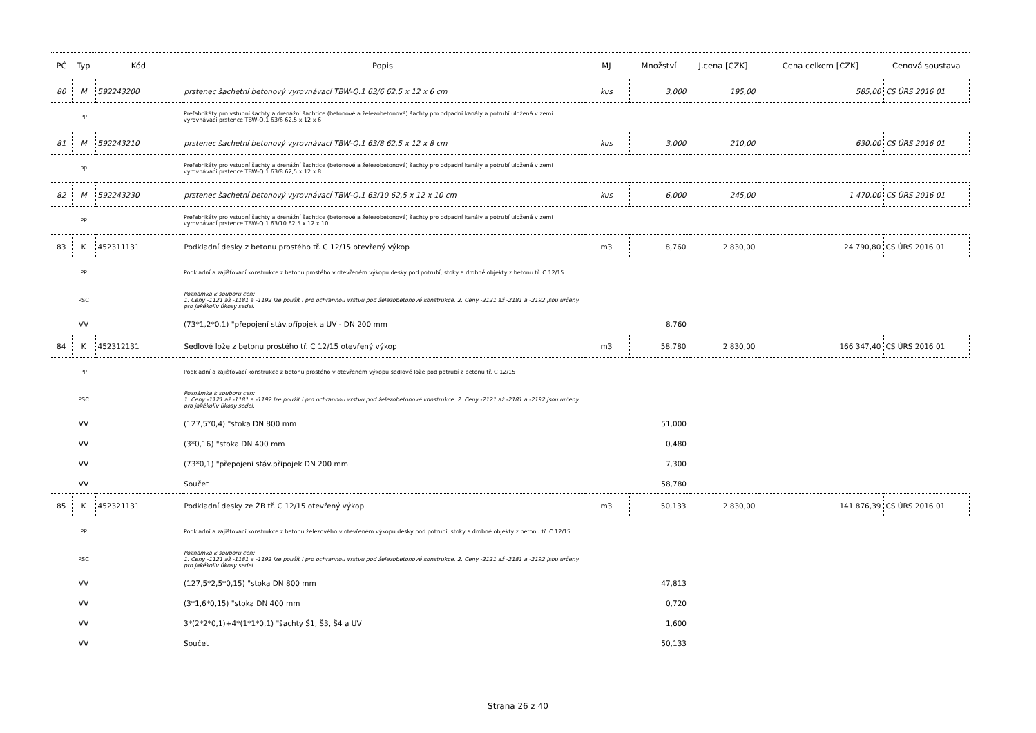| PČ | Typ | Kód | Popis | MJ | Množství | J.cena [CZK] | Cena celkem [CZK] | Cenová soustava |
| --- | --- | --- | --- | --- | --- | --- | --- | --- |
| 80 | M | 592243200 | prstenec šachetní betonový vyrovnávací TBW-Q.1 63/6 62,5 x 12 x 6 cm | kus | 3,000 | 195,00 | 585,00 | CS ÚRS 2016 01 |
| | PP | | Prefabrikáty pro vstupní šachty a drenážní šachtice (betonové a železobetonové) šachty pro odpadní kanály a potrubí uložená v zemi vyrovnávací prstence TBW-Q.1 63/6 62,5 x 12 x 6 | | | | | |
| 81 | M | 592243210 | prstenec šachetní betonový vyrovnávací TBW-Q.1 63/8 62,5 x 12 x 8 cm | kus | 3,000 | 210,00 | 630,00 | CS ÚRS 2016 01 |
| | PP | | Prefabrikáty pro vstupní šachty a drenážní šachtice (betonové a železobetonové) šachty pro odpadní kanály a potrubí uložená v zemi vyrovnávací prstence TBW-Q.1 63/8 62,5 x 12 x 8 | | | | | |
| 82 | M | 592243230 | prstenec šachetní betonový vyrovnávací TBW-Q.1 63/10 62,5 x 12 x 10 cm | kus | 6,000 | 245,00 | 1 470,00 | CS ÚRS 2016 01 |
| | PP | | Prefabrikáty pro vstupní šachty a drenážní šachtice (betonové a železobetonové) šachty pro odpadní kanály a potrubí uložená v zemi vyrovnávací prstence TBW-Q.1 63/10 62,5 x 12 x 10 | | | | | |
| 83 | K | 452311131 | Podkladní desky z betonu prostého tř. C 12/15 otevřený výkop | m3 | 8,760 | 2 830,00 | 24 790,80 | CS ÚRS 2016 01 |
| | PP | | Podkladní a zajišťovací konstrukce z betonu prostého v otevřeném výkopu desky pod potrubí, stoky a drobné objekty z betonu tř. C 12/15 | | | | | |
| | PSC | | Poznámka k souboru cen: 1. Ceny -1121 až -1181 a -1192 lze použít i pro ochrannou vrstvu pod železobetonové konstrukce. 2. Ceny -2121 až -2181 a -2192 jsou určeny pro jakékoliv úkosy sedel. | | | | | |
| | VV | | (73*1,2*0,1) "přepojení stáv.přípojek a UV - DN 200 mm | | 8,760 | | | |
| 84 | K | 452312131 | Sedlové lože z betonu prostého tř. C 12/15 otevřený výkop | m3 | 58,780 | 2 830,00 | 166 347,40 | CS ÚRS 2016 01 |
| | PP | | Podkladní a zajišťovací konstrukce z betonu prostého v otevřeném výkopu sedlové lože pod potrubí z betonu tř. C 12/15 | | | | | |
| | PSC | | Poznámka k souboru cen: 1. Ceny -1121 až -1181 a -1192 lze použít i pro ochrannou vrstvu pod železobetonové konstrukce. 2. Ceny -2121 až -2181 a -2192 jsou určeny pro jakékoliv úkosy sedel. | | | | | |
| | VV | | (127,5*0,4) "stoka DN 800 mm | | 51,000 | | | |
| | VV | | (3*0,16) "stoka DN 400 mm | | 0,480 | | | |
| | VV | | (73*0,1) "přepojení stáv.přípojek DN 200 mm | | 7,300 | | | |
| | VV | | Součet | | 58,780 | | | |
| 85 | K | 452321131 | Podkladní desky ze ŽB tř. C 12/15 otevřený výkop | m3 | 50,133 | 2 830,00 | 141 876,39 | CS ÚRS 2016 01 |
| | PP | | Podkladní a zajišťovací konstrukce z betonu železového v otevřeném výkopu desky pod potrubí, stoky a drobné objekty z betonu tř. C 12/15 | | | | | |
| | PSC | | Poznámka k souboru cen: 1. Ceny -1121 až -1181 a -1192 lze použít i pro ochrannou vrstvu pod železobetonové konstrukce. 2. Ceny -2121 až -2181 a -2192 jsou určeny pro jakékoliv úkosy sedel. | | | | | |
| | VV | | (127,5*2,5*0,15) "stoka DN 800 mm | | 47,813 | | | |
| | VV | | (3*1,6*0,15) "stoka DN 400 mm | | 0,720 | | | |
| | VV | | 3*(2*2*0,1)+4*(1*1*0,1) "šachty Š1, Š3, Š4 a UV | | 1,600 | | | |
| | VV | | Součet | | 50,133 | | | |
Strana 26 z 40